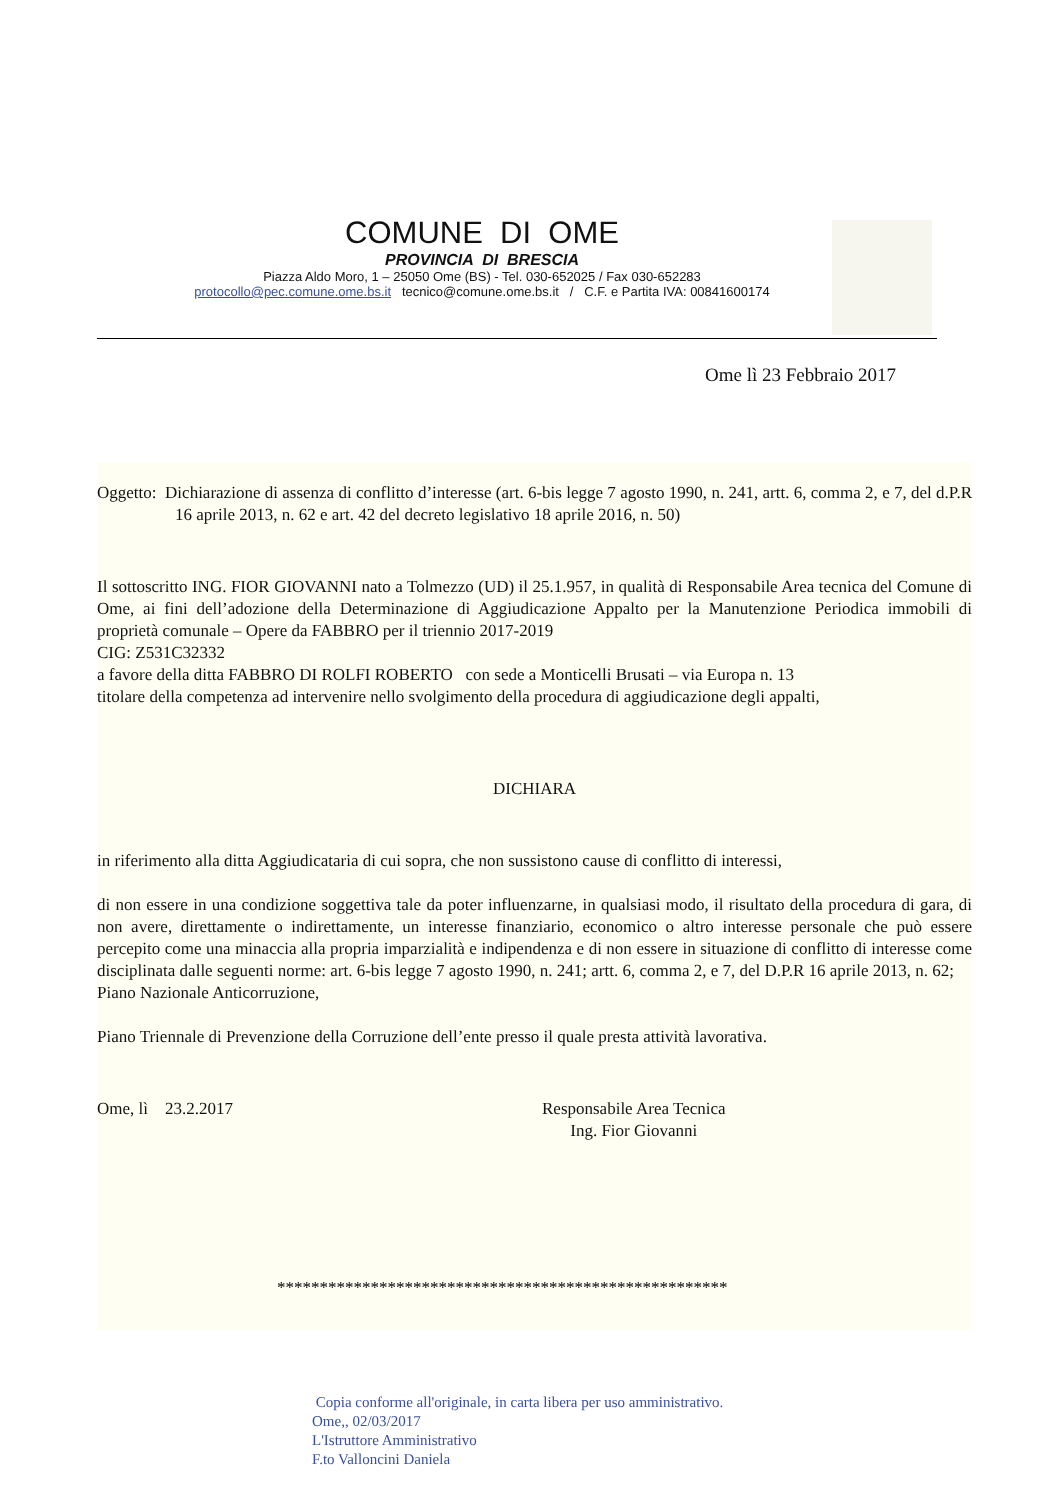COMUNE DI OME
PROVINCIA DI BRESCIA
Piazza Aldo Moro, 1 – 25050 Ome (BS) - Tel. 030-652025 / Fax 030-652283
protocollo@pec.comune.ome.bs.it tecnico@comune.ome.bs.it / C.F. e Partita IVA: 00841600174
Ome lì 23 Febbraio 2017
Oggetto: Dichiarazione di assenza di conflitto d’interesse (art. 6-bis legge 7 agosto 1990, n. 241, artt. 6, comma 2, e 7, del d.P.R 16 aprile 2013, n. 62 e art. 42 del decreto legislativo 18 aprile 2016, n. 50)
Il sottoscritto ING. FIOR GIOVANNI nato a Tolmezzo (UD) il 25.1.957, in qualità di Responsabile Area tecnica del Comune di Ome, ai fini dell’adozione della Determinazione di Aggiudicazione Appalto per la Manutenzione Periodica immobili di proprietà comunale – Opere da FABBRO per il triennio 2017-2019
CIG: Z531C32332
a favore della ditta FABBRO DI ROLFI ROBERTO con sede a Monticelli Brusati – via Europa n. 13
titolare della competenza ad intervenire nello svolgimento della procedura di aggiudicazione degli appalti,
DICHIARA
in riferimento alla ditta Aggiudicataria di cui sopra, che non sussistono cause di conflitto di interessi,
di non essere in una condizione soggettiva tale da poter influenzarne, in qualsiasi modo, il risultato della procedura di gara, di non avere, direttamente o indirettamente, un interesse finanziario, economico o altro interesse personale che può essere percepito come una minaccia alla propria imparzialità e indipendenza e di non essere in situazione di conflitto di interesse come disciplinata dalle seguenti norme: art. 6-bis legge 7 agosto 1990, n. 241; artt. 6, comma 2, e 7, del D.P.R 16 aprile 2013, n. 62;
Piano Nazionale Anticorruzione,
Piano Triennale di Prevenzione della Corruzione dell’ente presso il quale presta attività lavorativa.
Ome, lì 23.2.2017 Responsabile Area Tecnica
Ing. Fior Giovanni
*****************************************************
Copia conforme all'originale, in carta libera per uso amministrativo.
Ome,, 02/03/2017
L'Istruttore Amministrativo
F.to Valloncini Daniela